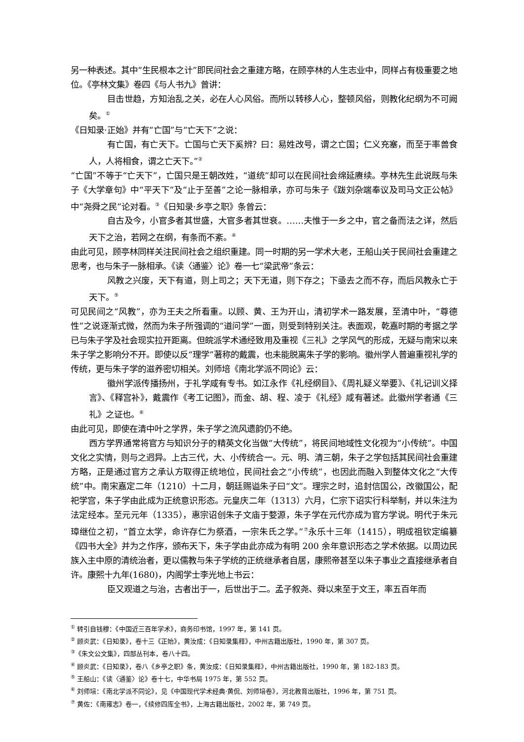另一种表述。其中“生民根本之计”即民间社会之重建方略，在顾亭林的人生志业中，同样占有极重要之地位。《亭林文集》卷四《与人书九》曾讲：
目击世趋，方知治乱之关，必在人心风俗。而所以转移人心，整顿风俗，则教化纪纲为不可阙矣。<sup>①</sup>
《日知录·正始》并有“亡国”与“亡天下”之说：
有亡国，有亡天下。亡国与亡天下奚辨？曰：易姓改号，谓之亡国；仁义充塞，而至于率兽食人，人将相食，谓之亡天下。”<sup>②</sup>
“亡国”不等于“亡天下”，亡国只是王朝改姓，“道统”却可以在民间社会绵延赓续。亭林先生此说既与朱子《大学章句》中“平天下”及“止于至善”之论一脉相承，亦可与朱子《跋刘杂端奉议及司马文正公帖》中“尧舜之民”论对看。<sup>③</sup>《日知录·乡亭之职》条曾云：
自古及今，小官多者其世盛，大官多者其世衰。……夫惟于一乡之中，官之备而法之详，然后天下之治，若网之在纲，有条而不紊。<sup>④</sup>
由此可见，顾亭林同样关注民间社会之组织重建。同一时期的另一学术大老，王船山关于民间社会重建之思考，也与朱子一脉相承。《读〈通鉴〉论》卷一七“梁武帝”条云：
风教之兴废，天下有道，则上司之；天下无道，则下存之；下亟去之而不存，而后风教永亡于天下。<sup>⑤</sup>
可见民间之“风教”，亦为王夫之所看重。以顾、黄、王为开山，清初学术一路发展，至清中叶，“尊德性”之说逐渐式微，然而为朱子所强调的“道问学”一面，则受到特别关注。表面观，乾嘉时期的考据之学已与朱子学及社会现实拉开距离。但皖派学术通经致用及重视《三礼》之学风气的形成，无疑与南宋以来朱子学之影响分不开。即使以反“理学”著称的戴震，也未能脱离朱子学的影响。徽州学人普遍重视礼学的传统，更与朱子学的滋养密切相关。刘师培《南北学派不同论》云：
徽州学派传播扬州，于礼学咸有专书。如江永作《礼经纲目》、《周礼疑义举要》、《礼记训义择言》、《释宫补》，戴震作《考工记图》，而金、胡、程、凌于《礼经》咸有著述。此徽州学者通《三礼》之证也。<sup>⑥</sup>
由此可见，即使在清中叶之学界，朱子学之流风遗韵仍不绝。
西方学界通常将官方与知识分子的精英文化当做“大传统”，将民间地域性文化视为“小传统”。中国文化之实情，则与之迥异。上古三代，大、小传统合一。元、明、清三朝，朱子之学包括其民间社会重建方略，正是通过官方之承认方取得正统地位，民间社会之“小传统”，也因此而融入到整体文化之“大传统”中。南宋嘉定二年（1210）十二月，朝廷赐谥朱子曰“文”。理宗之时，追封信国公，改徽国公，配祀学宫，朱子学由此成为正统意识形态。元皇庆二年（1313）六月，仁宗下诏实行科举制，并以朱注为法定经本。至元元年（1335），惠宗诏创朱子文庙于婺源，朱子学在元代亦成为官方学说。明代于朱元璋继位之初，“首立太学，命许存仁为祭酒，一宗朱氏之学。”<sup>⑦</sup>永乐十三年（1415），明成祖钦定编纂《四书大全》并为之作序，颁布天下，朱子学由此亦成为有明 200 余年意识形态之学术依据。以周边民族入主中原的清统治者，更以儒教与朱子学统的正统继承者自居，康熙帝甚至以朱子事业之直接继承者自许。康熙十九年(1680)，内阁学士李光地上书云：
臣又观道之与治，古者出于一，后世出于二。孟子叙尧、舜以来至于文王，率五百年而
<sup>①</sup> 转引自钱穆：《中国近三百年学术》，商务印书馆，1997 年，第 141 页。
<sup>②</sup> 顾炎武：《日知录》，卷十三《正始》，黄汝成：《日知录集释》，中州古籍出版社，1990 年，第 307 页。
<sup>③</sup>《朱文公文集》，四部丛刊本，卷八十四。
<sup>④</sup> 顾炎武：《日知录》，卷八《乡亭之职》条，黄汝成：《日知录集释》，中州古籍出版社，1990 年，第 182-183 页。
<sup>⑤</sup> 王船山：《读〈通鉴〉论》卷十七，中华书局 1975 年，第 552 页。
<sup>⑥</sup> 刘师培：《南北学派不同论》，见《中国现代学术经典·黄侃、刘师培卷》，河北教育出版社，1996 年，第 751 页。
<sup>⑦</sup> 黄佐：《南雍志》卷一，《续修四库全书》，上海古籍出版社，2002 年，第 749 页。